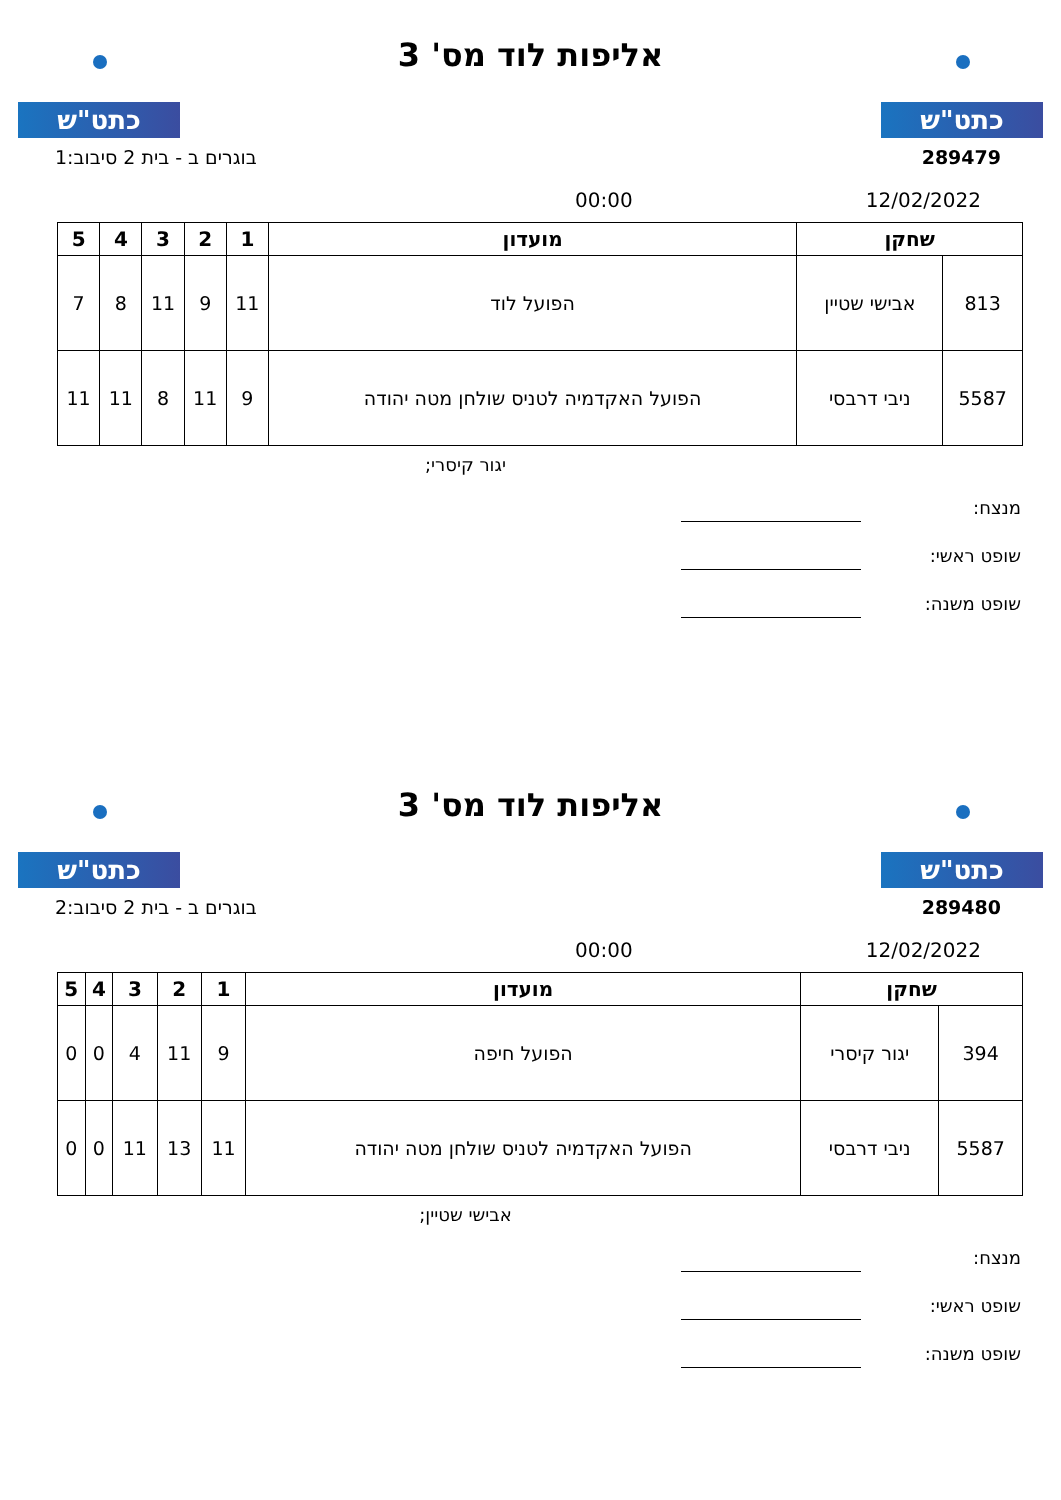כתט"ש
אליפות לוד מס' 3
כתט"ש
בוגרים ב - בית 2 סיבוב:1 289479
00:00 12/02/2022
| שחקן | | מועדון | 1 | 2 | 3 | 4 | 5 |
| --- | --- | --- | --- | --- | --- | --- | --- |
| 813 | אבישי שטיין | הפועל לוד | 11 | 9 | 11 | 8 | 7 |
| 5587 | ניבי דרבסי | הפועל האקדמיה לטניס שולחן מטה יהודה | 9 | 11 | 8 | 11 | 11 |
יגור קיסרי;
מנצח:
שופט ראשי:
שופט משנה:
כתט"ש
אליפות לוד מס' 3
כתט"ש
בוגרים ב - בית 2 סיבוב:2 289480
00:00 12/02/2022
| שחקן | | מועדון | 1 | 2 | 3 | 4 | 5 |
| --- | --- | --- | --- | --- | --- | --- | --- |
| 394 | יגור קיסרי | הפועל חיפה | 9 | 11 | 4 | 0 | 0 |
| 5587 | ניבי דרבסי | הפועל האקדמיה לטניס שולחן מטה יהודה | 11 | 13 | 11 | 0 | 0 |
אבישי שטיין;
מנצח:
שופט ראשי:
שופט משנה: